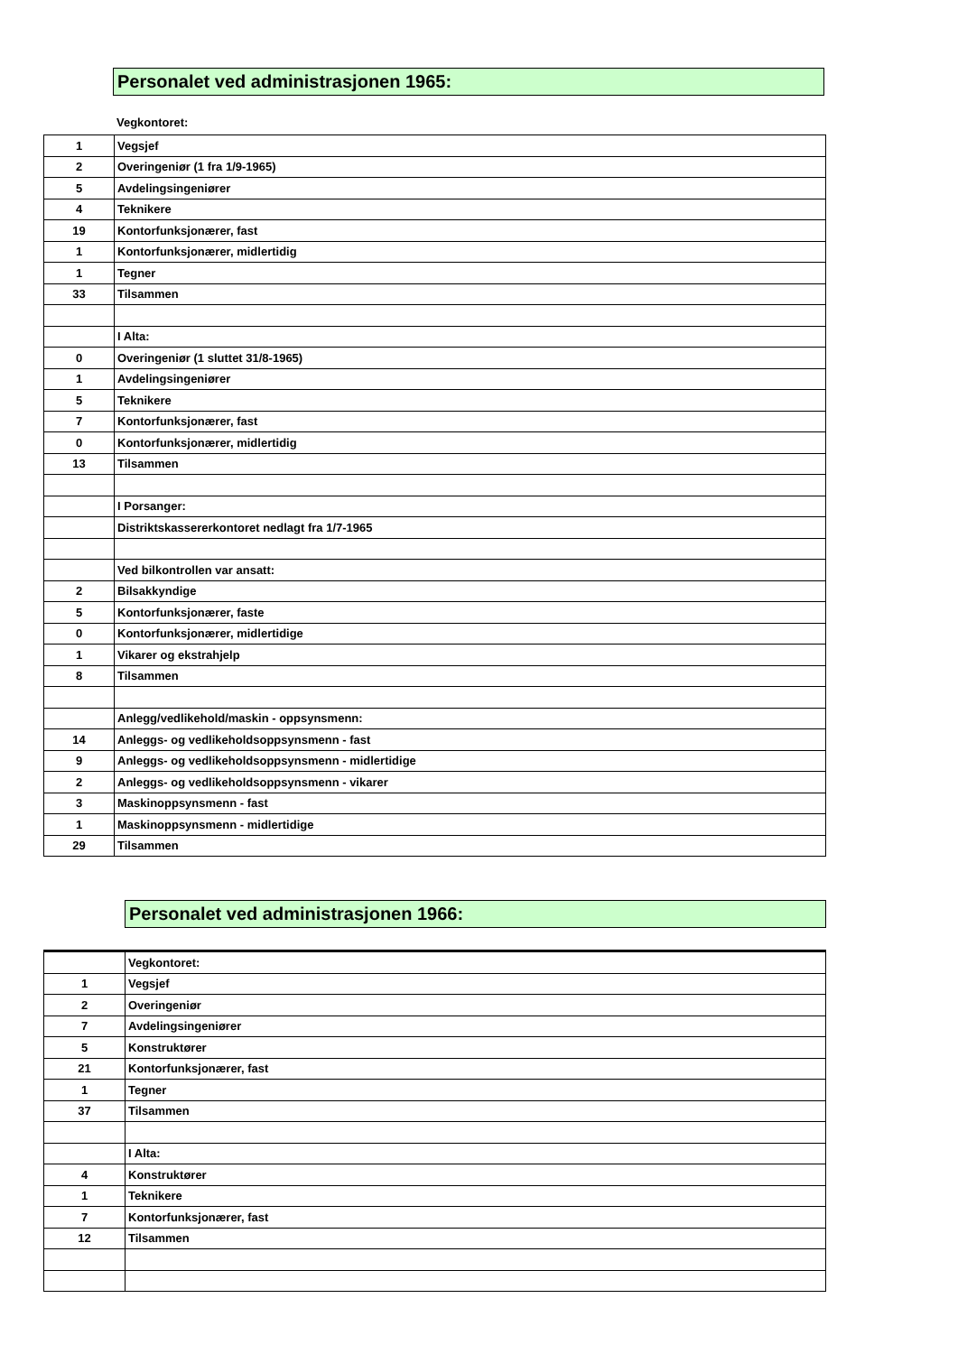Personalet ved administrasjonen 1965:
Vegkontoret:
| 1 | Vegsjef |
| 2 | Overingeniør (1 fra 1/9-1965) |
| 5 | Avdelingsingeniører |
| 4 | Teknikere |
| 19 | Kontorfunksjonærer, fast |
| 1 | Kontorfunksjonærer, midlertidig |
| 1 | Tegner |
| 33 | Tilsammen |
| | I Alta: |
| 0 | Overingeniør (1 sluttet 31/8-1965) |
| 1 | Avdelingsingeniører |
| 5 | Teknikere |
| 7 | Kontorfunksjonærer, fast |
| 0 | Kontorfunksjonærer, midlertidig |
| 13 | Tilsammen |
| | I Porsanger: |
| | Distriktskassererkontoret nedlagt fra 1/7-1965 |
| | Ved bilkontrollen var ansatt: |
| 2 | Bilsakkyndige |
| 5 | Kontorfunksjonærer, faste |
| 0 | Kontorfunksjonærer, midlertidige |
| 1 | Vikarer og ekstrahjelp |
| 8 | Tilsammen |
| | Anlegg/vedlikehold/maskin - oppsynsmenn: |
| 14 | Anleggs- og vedlikeholdsoppsynsmenn - fast |
| 9 | Anleggs- og vedlikeholdsoppsynsmenn - midlertidige |
| 2 | Anleggs- og vedlikeholdsoppsynsmenn - vikarer |
| 3 | Maskinoppsynsmenn - fast |
| 1 | Maskinoppsynsmenn - midlertidige |
| 29 | Tilsammen |
Personalet ved administrasjonen 1966:
| | Vegkontoret: |
| 1 | Vegsjef |
| 2 | Overingeniør |
| 7 | Avdelingsingeniører |
| 5 | Konstruktører |
| 21 | Kontorfunksjonærer, fast |
| 1 | Tegner |
| 37 | Tilsammen |
| | I Alta: |
| 4 | Konstruktører |
| 1 | Teknikere |
| 7 | Kontorfunksjonærer, fast |
| 12 | Tilsammen |